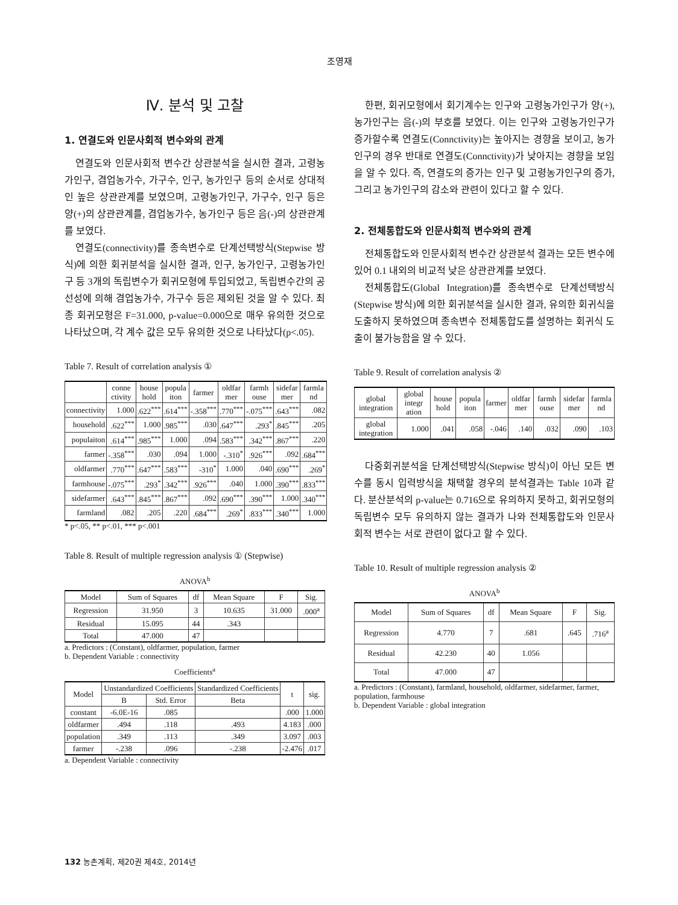조영재
Ⅳ. 분석 및 고찰
1. 연결도와 인문사회적 변수와의 관계
연결도와 인문사회적 변수간 상관분석을 실시한 결과, 고령농가인구, 겸업농가수, 가구수, 인구, 농가인구 등의 순서로 상대적인 높은 상관관계를 보였으며, 고령농가인구, 가구수, 인구 등은 양(+)의 상관관계를, 겸업농가수, 농가인구 등은 음(-)의 상관관계를 보였다.
연결도(connectivity)를 종속변수로 단계선택방식(Stepwise 방식)에 의한 회귀분석을 실시한 결과, 인구, 농가인구, 고령농가인구 등 3개의 독립변수가 회귀모형에 투입되었고, 독립변수간의 공선성에 의해 겸업농가수, 가구수 등은 제외된 것을 알 수 있다. 최종 회귀모형은 F=31.000, p-value=0.000으로 매우 유의한 것으로 나타났으며, 각 계수 값은 모두 유의한 것으로 나타났다(p<.05).
Table 7. Result of correlation analysis ①
| | conne ctivity | house hold | popula iton | farmer | oldfar mer | farmh ouse | sidefar mer | farmla nd |
| --- | --- | --- | --- | --- | --- | --- | --- | --- |
| connectivity | 1.000 | .622<sup>***</sup> | .614<sup>***</sup> | -.358<sup>***</sup> | .770<sup>***</sup> | -.075<sup>***</sup> | .643<sup>***</sup> | .082 |
| household | .622<sup>***</sup> | 1.000 | .985<sup>***</sup> | .030 | .647<sup>***</sup> | .293<sup>*</sup> | .845<sup>***</sup> | .205 |
| populaiton | .614<sup>***</sup> | .985<sup>***</sup> | 1.000 | .094 | .583<sup>***</sup> | .342<sup>***</sup> | .867<sup>***</sup> | .220 |
| farmer | -.358<sup>***</sup> | .030 | .094 | 1.000 | -.310<sup>*</sup> | .926<sup>***</sup> | .092 | .684<sup>***</sup> |
| oldfarmer | .770<sup>***</sup> | .647<sup>***</sup> | .583<sup>***</sup> | -310<sup>*</sup> | 1.000 | .040 | .690<sup>***</sup> | .269<sup>*</sup> |
| farmhouse | -.075<sup>***</sup> | .293<sup>*</sup> | .342<sup>***</sup> | .926<sup>***</sup> | .040 | 1.000 | .390<sup>***</sup> | .833<sup>***</sup> |
| sidefarmer | .643<sup>***</sup> | .845<sup>***</sup> | .867<sup>***</sup> | .092 | .690<sup>***</sup> | .390<sup>***</sup> | 1.000 | .340<sup>***</sup> |
| farmland | .082 | .205 | .220 | .684<sup>***</sup> | .269<sup>*</sup> | .833<sup>***</sup> | .340<sup>***</sup> | 1.000 |
* p<.05, ** p<.01, *** p<.001
Table 8. Result of multiple regression analysis ① (Stepwise)
ANOVA<sup>b</sup>
| Model | Sum of Squares | df | Mean Square | F | Sig. |
| --- | --- | --- | --- | --- | --- |
| Regression | 31.950 | 3 | 10.635 | 31.000 | .000<sup>a</sup> |
| Residual | 15.095 | 44 | .343 | | |
| Total | 47.000 | 47 | | | |
a. Predictors : (Constant), oldfarmer, population, farmer
b. Dependent Variable : connectivity
Coefficients<sup>a</sup>
| Model | Unstandardized Coefficients | | Standardized Coefficients | t | sig. |
| --- | --- | --- | --- | --- | --- |
| | B | Std. Error | Beta | | |
| constant | -6.0E-16 | .085 | | .000 | 1.000 |
| oldfarmer | .494 | .118 | .493 | 4.183 | .000 |
| population | .349 | .113 | .349 | 3.097 | .003 |
| farmer | -.238 | .096 | -.238 | -2.476 | .017 |
a. Dependent Variable : connectivity
한편, 회귀모형에서 회기계수는 인구와 고령농가인구가 양(+), 농가인구는 음(-)의 부호를 보였다. 이는 인구와 고령농가인구가 증가할수록 연결도(Connctivity)는 높아지는 경향을 보이고, 농가인구의 경우 반대로 연결도(Connctivity)가 낮아지는 경향을 보임을 알 수 있다. 즉, 연결도의 증가는 인구 및 고령농가인구의 증가, 그리고 농가인구의 감소와 관련이 있다고 할 수 있다.
2. 전체통합도와 인문사회적 변수와의 관계
전체통합도와 인문사회적 변수간 상관분석 결과는 모든 변수에 있어 0.1 내외의 비교적 낮은 상관관계를 보였다.
전체통합도(Global Integration)를 종속변수로 단계선택방식(Stepwise 방식)에 의한 회귀분석을 실시한 결과, 유의한 회귀식을 도출하지 못하였으며 종속변수 전체통합도를 설명하는 회귀식 도출이 불가능함을 알 수 있다.
Table 9. Result of correlation analysis ②
| global integration | global integr ation | house hold | popula iton | farmer | oldfar mer | farmh ouse | sidefar mer | farmla nd |
| --- | --- | --- | --- | --- | --- | --- | --- | --- |
| global integration | 1.000 | .041 | .058 | -.046 | .140 | .032 | .090 | .103 |
다중회귀분석을 단계선택방식(Stepwise 방식)이 아닌 모든 변수를 동시 입력방식을 채택할 경우의 분석결과는 Table 10과 같다. 분산분석의 p-value는 0.716으로 유의하지 못하고, 회귀모형의 독립변수 모두 유의하지 않는 결과가 나와 전체통합도와 인문사회적 변수는 서로 관련이 없다고 할 수 있다.
Table 10. Result of multiple regression analysis ②
ANOVA<sup>b</sup>
| Model | Sum of Squares | df | Mean Square | F | Sig. |
| --- | --- | --- | --- | --- | --- |
| Regression | 4.770 | 7 | .681 | .645 | .716<sup>a</sup> |
| Residual | 42.230 | 40 | 1.056 | | |
| Total | 47.000 | 47 | | | |
a. Predictors : (Constant), farmland, household, oldfarmer, sidefarmer, farmer, population, farmhouse
b. Dependent Variable : global integration
132 농촌계획, 제20권 제4호, 2014년